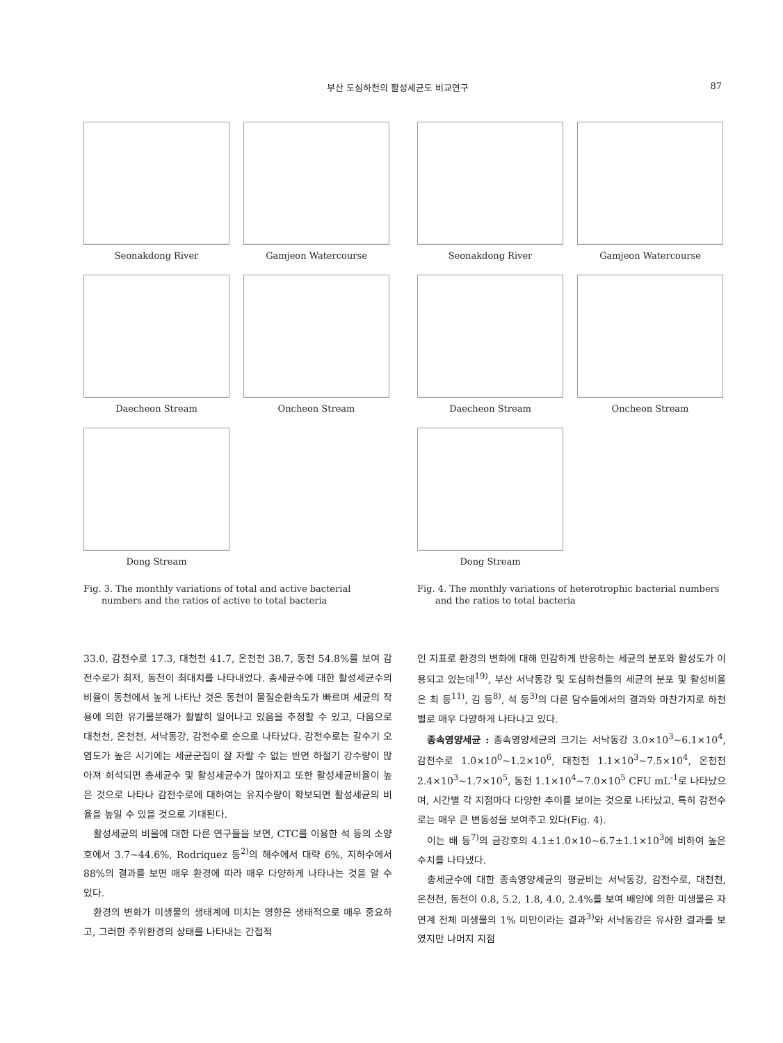부산 도심하천의 활성세균도 비교연구 87
Seonakdong River
Gamjeon Watercourse
Daecheon Stream
Oncheon Stream
Dong Stream
Fig. 3. The monthly variations of total and active bacterial numbers and the ratios of active to total bacteria
Seonakdong River
Gamjeon Watercourse
Daecheon Stream
Oncheon Stream
Dong Stream
Fig. 4. The monthly variations of heterotrophic bacterial numbers and the ratios to total bacteria
33.0, 감전수로 17.3, 대천천 41.7, 온천천 38.7, 동천 54.8%를 보여 감전수로가 최저, 동천이 최대치를 나타내었다. 총세균수에 대한 활성세균수의 비율이 동천에서 높게 나타난 것은 동천이 물질순환속도가 빠르며 세균의 작용에 의한 유기물분해가 활발히 일어나고 있음을 추정할 수 있고, 다음으로 대천천, 온천천, 서낙동강, 감전수로 순으로 나타났다. 감전수로는 갈수기 오염도가 높은 시기에는 세균군집이 잘 자랄 수 없는 반면 하절기 강수량이 많아져 희석되면 총세균수 및 활성세균수가 많아지고 또한 활성세균비율이 높은 것으로 나타나 감전수로에 대하여는 유지수량이 확보되면 활성세균의 비율을 높일 수 있을 것으로 기대된다.
활성세균의 비율에 대한 다른 연구들을 보면, CTC를 이용한 석 등의 소양호에서 3.7~44.6%, Rodriquez 등<sup>2)</sup>의 해수에서 대략 6%, 지하수에서 88%의 결과를 보면 매우 환경에 따라 매우 다양하게 나타나는 것을 알 수 있다.
환경의 변화가 미생물의 생태계에 미치는 영향은 생태적으로 매우 중요하고, 그러한 주위환경의 상태를 나타내는 간접적
인 지표로 환경의 변화에 대해 민감하게 반응하는 세균의 분포와 활성도가 이용되고 있는데<sup>19)</sup>, 부산 서낙동강 및 도심하천들의 세균의 분포 및 활성비율은 최 등<sup>11)</sup>, 김 등<sup>8)</sup>, 석 등<sup>3)</sup>의 다른 담수들에서의 결과와 마찬가지로 하천별로 매우 다양하게 나타나고 있다.
종속영양세균 : 종속영양세균의 크기는 서낙동강 3.0×10<sup>3</sup>~6.1×10<sup>4</sup>, 감전수로 1.0×10<sup>0</sup>~1.2×10<sup>6</sup>, 대천천 1.1×10<sup>3</sup>~7.5×10<sup>4</sup>, 온천천 2.4×10<sup>3</sup>~1.7×10<sup>5</sup>, 동천 1.1×10<sup>4</sup>~7.0×10<sup>5</sup> CFU mL<sup>-1</sup>로 나타났으며, 시간별 각 지점마다 다양한 추이를 보이는 것으로 나타났고, 특히 감전수로는 매우 큰 변동성을 보여주고 있다(Fig. 4).
이는 배 등<sup>7)</sup>의 금강호의 4.1±1.0×10~6.7±1.1×10<sup>3</sup>에 비하여 높은 수치를 나타냈다.
총세균수에 대한 종속영양세균의 평균비는 서낙동강, 감전수로, 대천천, 온천천, 동천이 0.8, 5.2, 1.8, 4.0, 2.4%를 보여 배양에 의한 미생물은 자연계 전체 미생물의 1% 미만이라는 결과<sup>3)</sup>와 서낙동강은 유사한 결과를 보였지만 나머지 지점